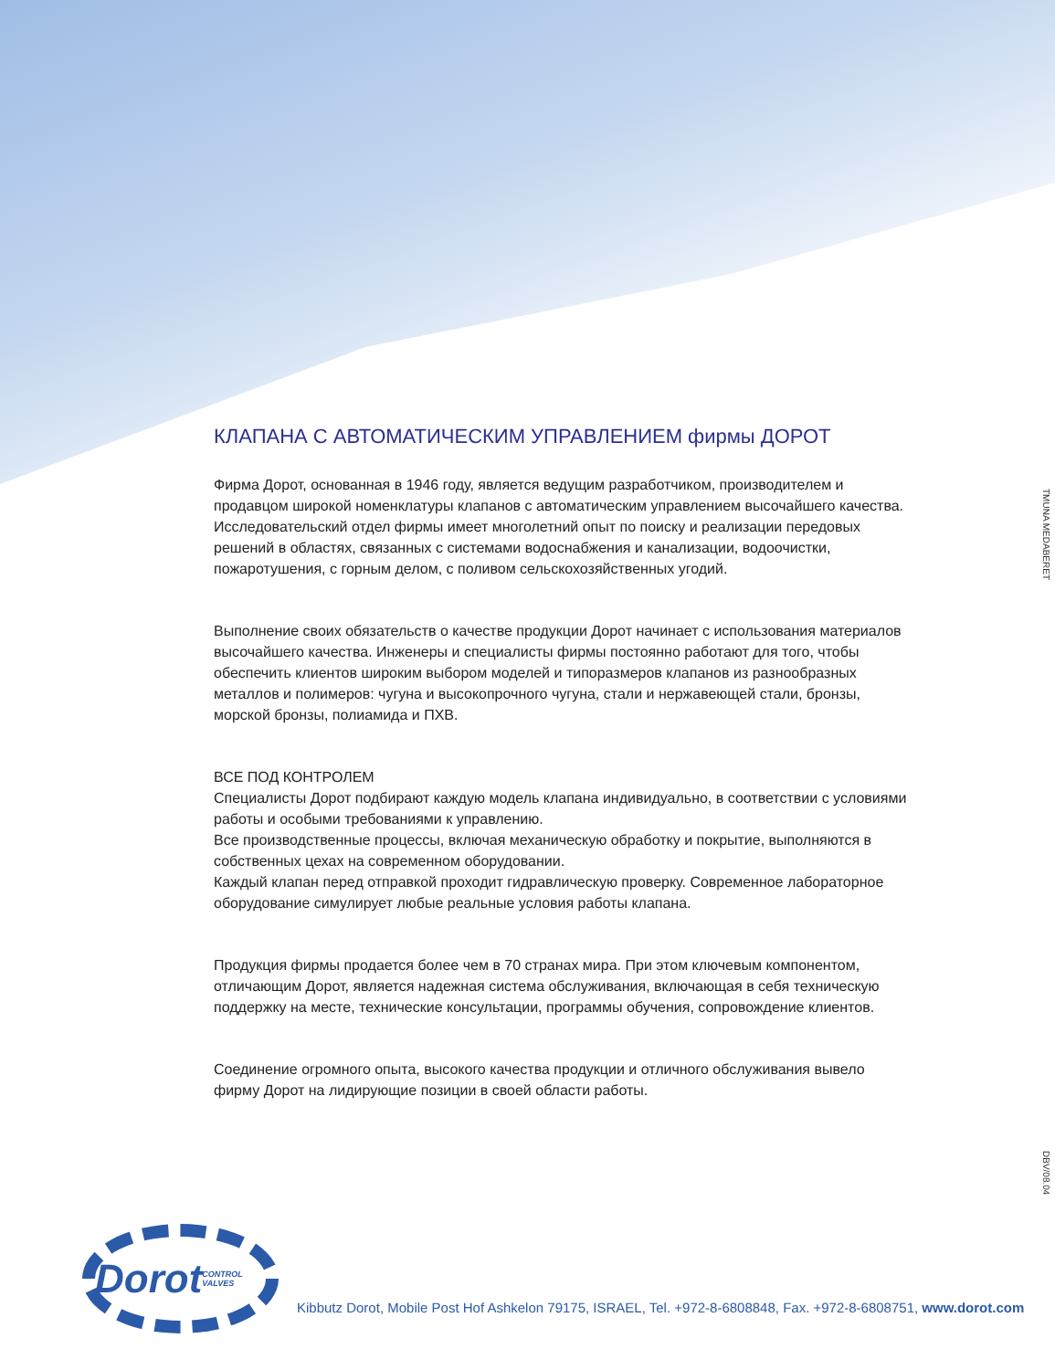TMUNA MEDABERET
DBV/08.04
КЛАПАНА С АВТОМАТИЧЕСКИМ УПРАВЛЕНИЕМ фирмы ДОРОТ
Фирма Дорот, основанная в 1946 году, является ведущим разработчиком, производителем и продавцом широкой номенклатуры клапанов с автоматическим управлением высочайшего качества. Исследовательский отдел фирмы имеет многолетний опыт по поиску и реализации передовых решений в областях, связанных с системами водоснабжения и канализации, водоочистки, пожаротушения, с горным делом, с поливом сельскохозяйственных угодий.
Выполнение своих обязательств о качестве продукции Дорот начинает с использования материалов высочайшего качества. Инженеры и специалисты фирмы постоянно работают для того, чтобы обеспечить клиентов широким выбором моделей и типоразмеров клапанов из разнообразных металлов и полимеров: чугуна и высокопрочного чугуна, стали и нержавеющей стали, бронзы, морской бронзы, полиамида и ПХВ.
ВСЕ ПОД КОНТРОЛЕМ
Специалисты Дорот подбирают каждую модель клапана индивидуально, в соответствии с условиями работы и особыми требованиями к управлению.
Все производственные процессы, включая механическую обработку и покрытие, выполняются в собственных цехах на современном оборудовании.
Каждый клапан перед отправкой проходит гидравлическую проверку. Современное лабораторное оборудование симулирует любые реальные условия работы клапана.
Продукция фирмы продается более чем в 70 странах мира. При этом ключевым компонентом, отличающим Дорот, является надежная система обслуживания, включающая в себя техническую поддержку на месте, технические консультации, программы обучения, сопровождение клиентов.
Соединение огромного опыта, высокого качества продукции и отличного обслуживания вывело фирму Дорот на лидирующие позиции в своей области работы.
Dorot
CONTROL VALVES
Kibbutz Dorot, Mobile Post Hof Ashkelon 79175, ISRAEL, Tel. +972-8-6808848, Fax. +972-8-6808751, www.dorot.com